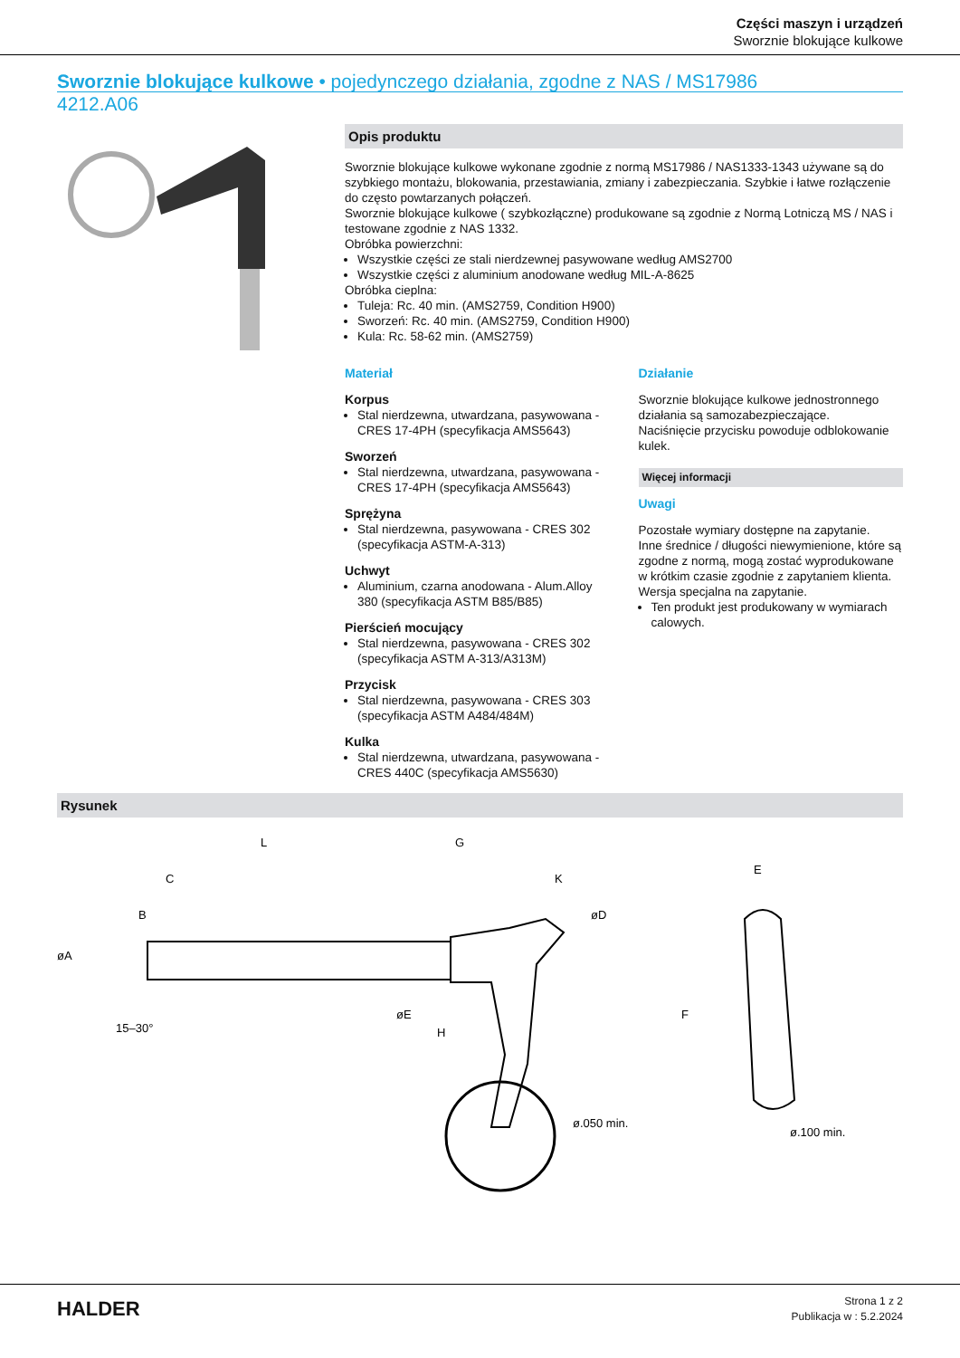Części maszyn i urządzeń
Sworznie blokujące kulkowe
Sworznie blokujące kulkowe • pojedynczego działania, zgodne z NAS / MS17986
4212.A06
Opis produktu
Sworznie blokujące kulkowe wykonane zgodnie z normą MS17986 / NAS1333-1343 używane są do szybkiego montażu, blokowania, przestawiania, zmiany i zabezpieczania. Szybkie i łatwe rozłączenie do często powtarzanych połączeń.
Sworznie blokujące kulkowe ( szybkozłączne) produkowane są zgodnie z Normą Lotniczą MS / NAS i testowane zgodnie z NAS 1332.
Obróbka powierzchni:
Wszystkie części ze stali nierdzewnej pasywowane według AMS2700
Wszystkie części z aluminium anodowane według MIL-A-8625
Obróbka cieplna:
Tuleja: Rc. 40 min. (AMS2759, Condition H900)
Sworzeń: Rc. 40 min. (AMS2759, Condition H900)
Kula: Rc. 58-62 min. (AMS2759)
Materiał
Korpus
Stal nierdzewna, utwardzana, pasywowana - CRES 17-4PH (specyfikacja AMS5643)
Sworzeń
Stal nierdzewna, utwardzana, pasywowana - CRES 17-4PH (specyfikacja AMS5643)
Sprężyna
Stal nierdzewna, pasywowana - CRES 302 (specyfikacja ASTM-A-313)
Uchwyt
Aluminium, czarna anodowana - Alum.Alloy 380 (specyfikacja ASTM B85/B85)
Pierścień mocujący
Stal nierdzewna, pasywowana - CRES 302 (specyfikacja ASTM A-313/A313M)
Przycisk
Stal nierdzewna, pasywowana - CRES 303 (specyfikacja ASTM A484/484M)
Kulka
Stal nierdzewna, utwardzana, pasywowana - CRES 440C (specyfikacja AMS5630)
Działanie
Sworznie blokujące kulkowe jednostronnego działania są samozabezpieczające.
Naciśnięcie przycisku powoduje odblokowanie kulek.
Więcej informacji
Uwagi
Pozostałe wymiary dostępne na zapytanie.
Inne średnice / długości niewymienione, które są zgodne z normą, mogą zostać wyprodukowane w krótkim czasie zgodnie z zapytaniem klienta.
Wersja specjalna na zapytanie.
Ten produkt jest produkowany w wymiarach calowych.
Rysunek
L
G
C
K
B
øD
øA
øE
H
15–30°
E
F
ø.050 min.
ø.100 min.
HALDER
Strona 1 z 2
Publikacja w : 5.2.2024